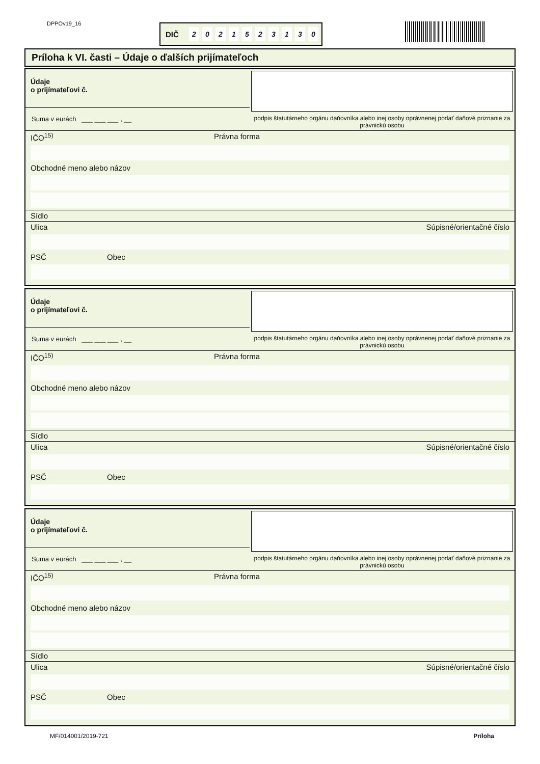DPPOv19_16 DIČ 2021523130
Príloha k VI. časti – Údaje o ďalších prijímateľoch
Údaje
o prijímateľovi č.
Suma v eurách ___ ___ ___ , __
podpis štatutárneho orgánu daňovníka alebo inej osoby oprávnenej podať daňové priznanie za právnickú osobu
IČO<sup>15)</sup> Právna forma
Obchodné meno alebo názov
Sídlo
Ulica Súpisné/orientačné číslo
PSČ Obec
Údaje
o prijímateľovi č.
Suma v eurách ___ ___ ___ , __
podpis štatutárneho orgánu daňovníka alebo inej osoby oprávnenej podať daňové priznanie za právnickú osobu
IČO<sup>15)</sup> Právna forma
Obchodné meno alebo názov
Sídlo
Ulica Súpisné/orientačné číslo
PSČ Obec
Údaje
o prijímateľovi č.
Suma v eurách ___ ___ ___ , __
podpis štatutárneho orgánu daňovníka alebo inej osoby oprávnenej podať daňové priznanie za právnickú osobu
IČO<sup>15)</sup> Právna forma
Obchodné meno alebo názov
Sídlo
Ulica Súpisné/orientačné číslo
PSČ Obec
MF/014001/2019-721 Príloha